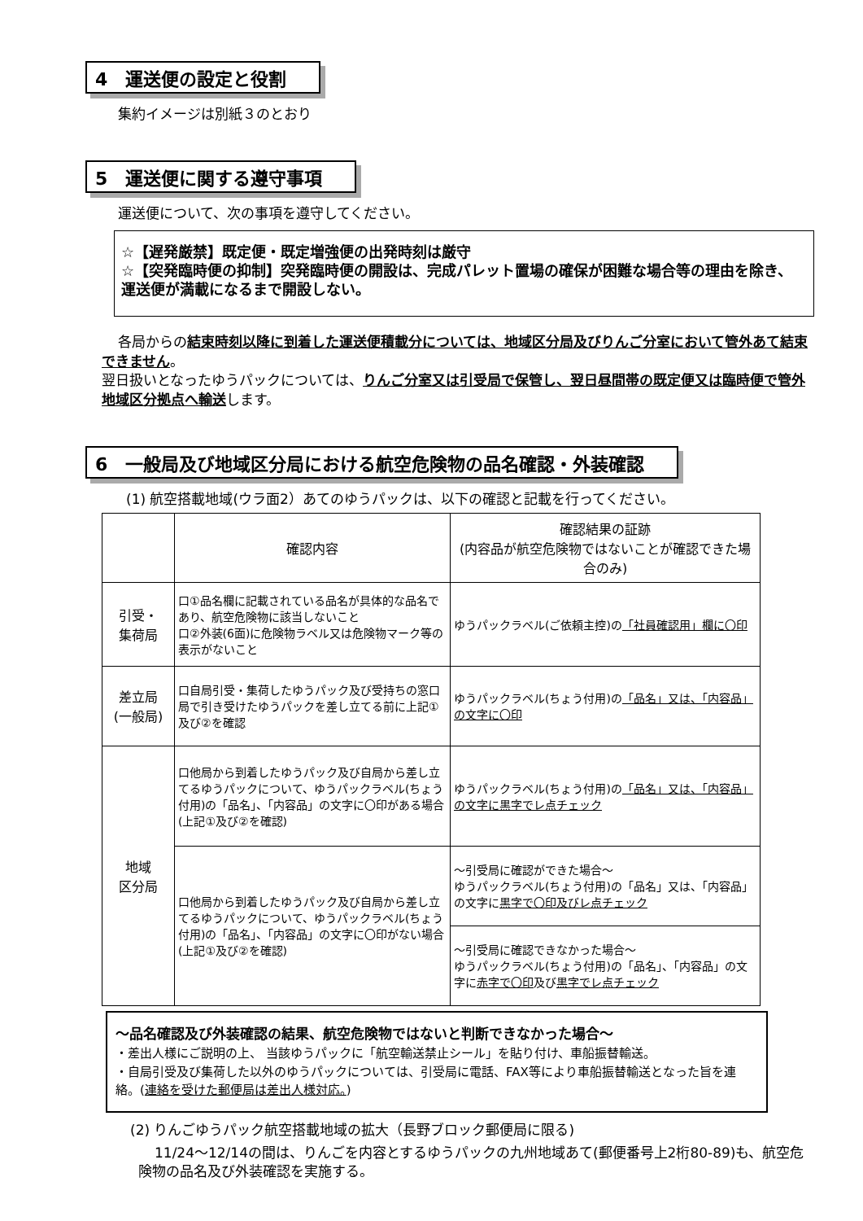4　運送便の設定と役割
集約イメージは別紙３のとおり
5　運送便に関する遵守事項
運送便について、次の事項を遵守してください。
☆【遅発厳禁】既定便・既定増強便の出発時刻は厳守
☆【突発臨時便の抑制】突発臨時便の開設は、完成パレット置場の確保が困難な場合等の理由を除き、運送便が満載になるまで開設しない。
各局からの結束時刻以降に到着した運送便積載分については、地域区分局及びりんご分室において管外あて結束できません。
翌日扱いとなったゆうパックについては、りんご分室又は引受局で保管し、翌日昼間帯の既定便又は臨時便で管外地域区分拠点へ輸送します。
6　一般局及び地域区分局における航空危険物の品名確認・外装確認
(1) 航空搭載地域(ウラ面2）あてのゆうパックは、以下の確認と記載を行ってください。
| | 確認内容 | 確認結果の証跡 (内容品が航空危険物ではないことが確認できた場合のみ) |
| --- | --- | --- |
| 引受・ 集荷局 | 口①品名欄に記載されている品名が具体的な品名であり、航空危険物に該当しないこと 口②外装(6面)に危険物ラベル又は危険物マーク等の表示がないこと | ゆうパックラベル(ご依頼主控)の 「社員確認用」欄に〇印 |
| 差立局 (一般局) | 口自局引受・集荷したゆうパック及び受持ちの窓口局で引き受けたゆうパックを差し立てる前に上記①及び②を確認 | ゆうパックラベル(ちょう付用)の 「品名」又は、「内容品」の文字に〇印 |
| 地域 区分局 | 口他局から到着したゆうパック及び自局から差し立てるゆうパックについて、ゆうパックラベル(ちょう付用)の「品名」、「内容品」の文字に〇印がある場合(上記①及び②を確認) | ゆうパックラベル(ちょう付用)の 「品名」又は、「内容品」の文字に黒字でレ点チェック |
| | 口他局から到着したゆうパック及び自局から差し立てるゆうパックについて、ゆうパックラベル(ちょう付用)の「品名」、「内容品」の文字に〇印がない場合(上記①及び②を確認) | ～引受局に確認ができた場合～ ゆうパックラベル(ちょう付用)の「品名」又は、「内容品」の文字に 黒字で〇印及びレ点チェック |
| | | ～引受局に確認できなかった場合～ ゆうパックラベル(ちょう付用)の「品名」、「内容品」の文字に 赤字で〇印 及び 黒字でレ点チェック |
～品名確認及び外装確認の結果、航空危険物ではないと判断できなかった場合～
・差出人様にご説明の上、 当該ゆうパックに「航空輸送禁止シール」を貼り付け、車船振替輸送。
・自局引受及び集荷した以外のゆうパックについては、引受局に電話、FAX等により車船振替輸送となった旨を連絡。(連絡を受けた郵便局は差出人様対応。)
(2) りんごゆうパック航空搭載地域の拡大（長野ブロック郵便局に限る)
11/24～12/14の間は、りんごを内容とするゆうパックの九州地域あて(郵便番号上2桁80-89)も、航空危険物の品名及び外装確認を実施する。